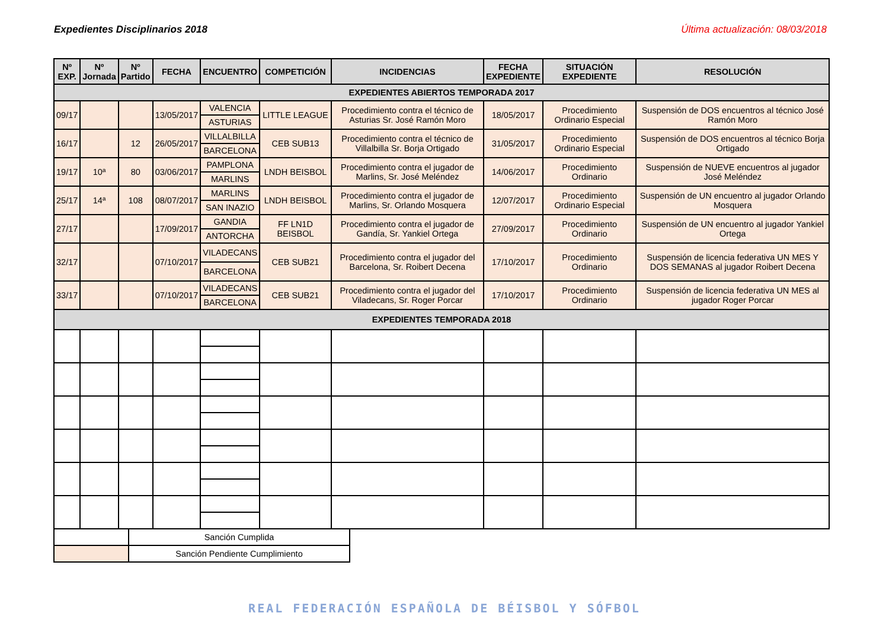Expedientes Disciplinarios 2018 Última actualización: 08/03/2018
| Nº EXP. | Nº Jornada | Nº Partido | FECHA | ENCUENTRO | COMPETICIÓN | INCIDENCIAS | FECHA EXPEDIENTE | SITUACIÓN EXPEDIENTE | RESOLUCIÓN |
| --- | --- | --- | --- | --- | --- | --- | --- | --- | --- |
| EXPEDIENTES ABIERTOS TEMPORADA 2017 | | | | | | | | | |
| 09/17 | | | 13/05/2017 | VALENCIA | LITTLE LEAGUE | Procedimiento contra el técnico de Asturias Sr. José Ramón Moro | 18/05/2017 | Procedimiento Ordinario Especial | Suspensión de DOS encuentros al técnico José Ramón Moro |
| | | | | ASTURIAS | | | | | |
| 16/17 | | 12 | 26/05/2017 | VILLALBILLA | CEB SUB13 | Procedimiento contra el técnico de Villalbilla Sr. Borja Ortigado | 31/05/2017 | Procedimiento Ordinario Especial | Suspensión de DOS encuentros al técnico Borja Ortigado |
| | | | | BARCELONA | | | | | |
| 19/17 | 10ª | 80 | 03/06/2017 | PAMPLONA | LNDH BEISBOL | Procedimiento contra el jugador de Marlins, Sr. José Meléndez | 14/06/2017 | Procedimiento Ordinario | Suspensión de NUEVE encuentros al jugador José Meléndez |
| | | | | MARLINS | | | | | |
| 25/17 | 14ª | 108 | 08/07/2017 | MARLINS | LNDH BEISBOL | Procedimiento contra el jugador de Marlins, Sr. Orlando Mosquera | 12/07/2017 | Procedimiento Ordinario Especial | Suspensión de UN encuentro al jugador Orlando Mosquera |
| | | | | SAN INAZIO | | | | | |
| 27/17 | | | 17/09/2017 | GANDIA | FF LN1D BEISBOL | Procedimiento contra el jugador de Gandía, Sr. Yankiel Ortega | 27/09/2017 | Procedimiento Ordinario | Suspensión de UN encuentro al jugador Yankiel Ortega |
| | | | | ANTORCHA | | | | | |
| 32/17 | | | 07/10/2017 | VILADECANS | CEB SUB21 | Procedimiento contra el jugador del Barcelona, Sr. Roibert Decena | 17/10/2017 | Procedimiento Ordinario | Suspensión de licencia federativa UN MES Y DOS SEMANAS al jugador Roibert Decena |
| | | | | BARCELONA | | | | | |
| 33/17 | | | 07/10/2017 | VILADECANS | CEB SUB21 | Procedimiento contra el jugador del Viladecans, Sr. Roger Porcar | 17/10/2017 | Procedimiento Ordinario | Suspensión de licencia federativa UN MES al jugador Roger Porcar |
| | | | | BARCELONA | | | | | |
| EXPEDIENTES TEMPORADA 2018 | | | | | | | | | |
| | Sanción Cumplida |
| | Sanción Pendiente Cumplimiento |
REAL FEDERACIÓN ESPAÑOLA DE BÉISBOL Y SÓFBOL